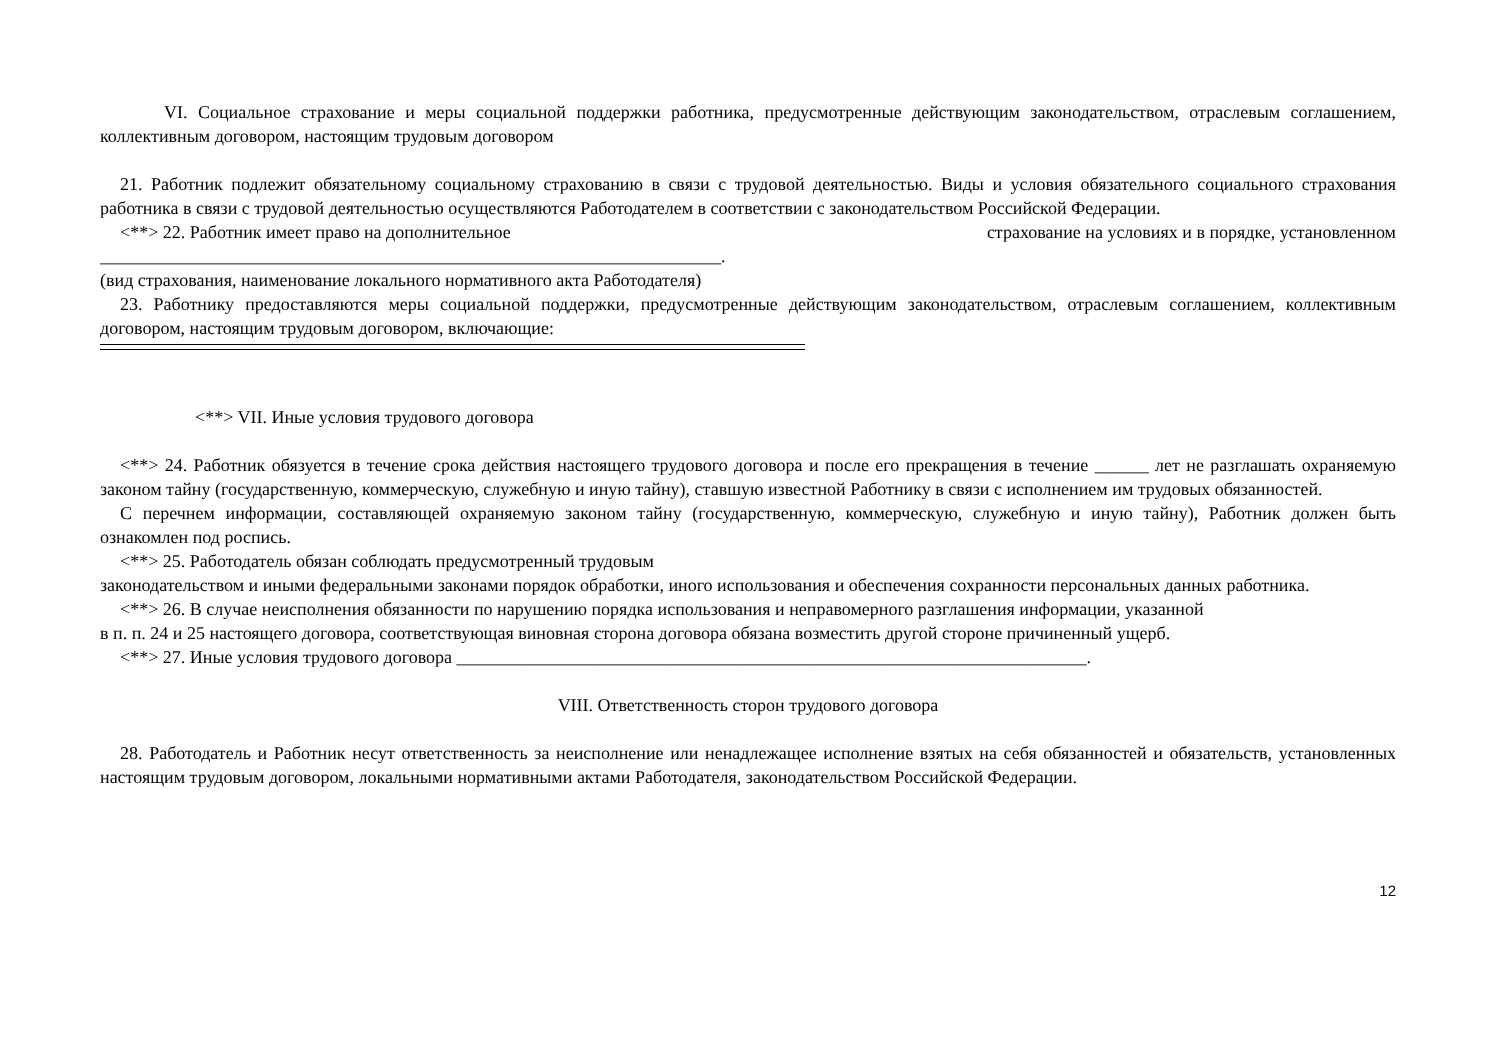VI. Социальное страхование и меры социальной поддержки работника, предусмотренные действующим законодательством, отраслевым соглашением, коллективным договором, настоящим трудовым договором
21. Работник подлежит обязательному социальному страхованию в связи с трудовой деятельностью. Виды и условия обязательного социального страхования работника в связи с трудовой деятельностью осуществляются Работодателем в соответствии с законодательством Российской Федерации.
<**> 22. Работник имеет право на дополнительное страхование на условиях и в порядке, установленном
_____________________________________________________________________.
(вид страхования, наименование локального нормативного акта Работодателя)
23. Работнику предоставляются меры социальной поддержки, предусмотренные действующим законодательством, отраслевым соглашением, коллективным договором, настоящим трудовым договором, включающие:
<**> VII. Иные условия трудового договора
<**> 24. Работник обязуется в течение срока действия настоящего трудового договора и после его прекращения в течение ______ лет не разглашать охраняемую законом тайну (государственную, коммерческую, служебную и иную тайну), ставшую известной Работнику в связи с исполнением им трудовых обязанностей.
С перечнем информации, составляющей охраняемую законом тайну (государственную, коммерческую, служебную и иную тайну), Работник должен быть ознакомлен под роспись.
<**> 25. Работодатель обязан соблюдать предусмотренный трудовым
законодательством и иными федеральными законами порядок обработки, иного использования и обеспечения сохранности персональных данных работника.
<**> 26. В случае неисполнения обязанности по нарушению порядка использования и неправомерного разглашения информации, указанной
в п. п. 24 и 25 настоящего договора, соответствующая виновная сторона договора обязана возместить другой стороне причиненный ущерб.
<**> 27. Иные условия трудового договора ______________________________________________________________________.
VIII. Ответственность сторон трудового договора
28. Работодатель и Работник несут ответственность за неисполнение или ненадлежащее исполнение взятых на себя обязанностей и обязательств, установленных настоящим трудовым договором, локальными нормативными актами Работодателя, законодательством Российской Федерации.
12